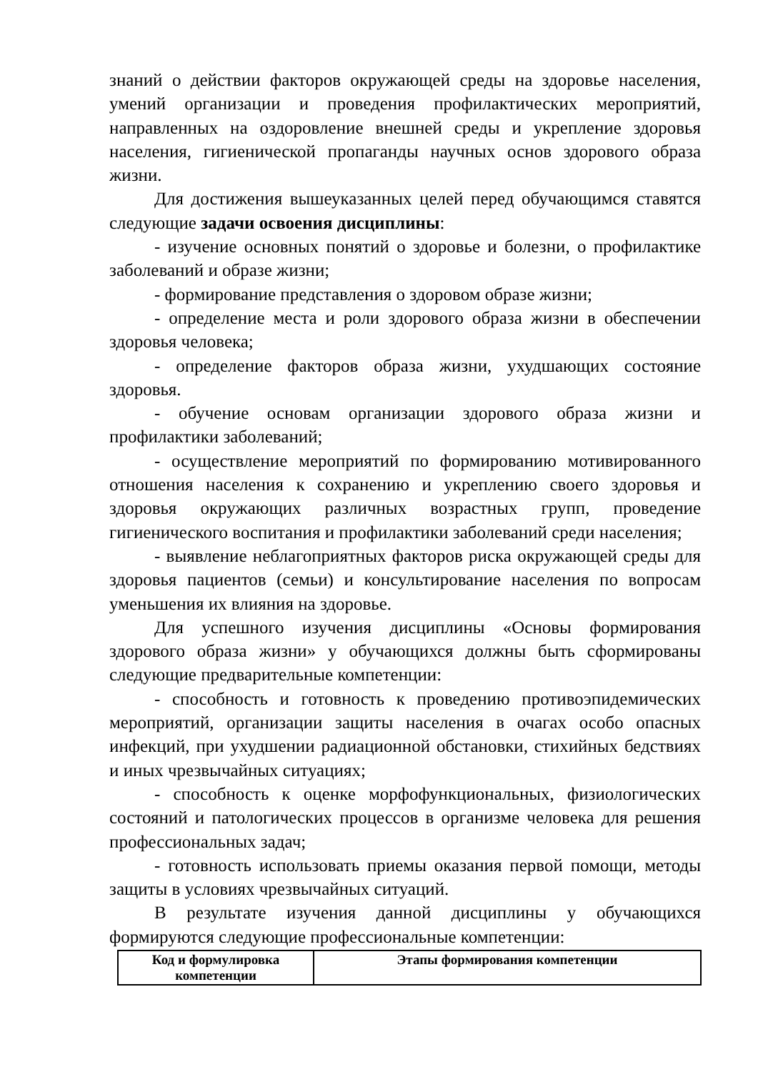знаний о действии факторов окружающей среды на здоровье населения, умений организации и проведения профилактических мероприятий, направленных на оздоровление внешней среды и укрепление здоровья населения, гигиенической пропаганды научных основ здорового образа жизни.
Для достижения вышеуказанных целей перед обучающимся ставятся следующие задачи освоения дисциплины:
- изучение основных понятий о здоровье и болезни, о профилактике заболеваний и образе жизни;
- формирование представления о здоровом образе жизни;
- определение места и роли здорового образа жизни в обеспечении здоровья человека;
- определение факторов образа жизни, ухудшающих состояние здоровья.
- обучение основам организации здорового образа жизни и профилактики заболеваний;
- осуществление мероприятий по формированию мотивированного отношения населения к сохранению и укреплению своего здоровья и здоровья окружающих различных возрастных групп, проведение гигиенического воспитания и профилактики заболеваний среди населения;
- выявление неблагоприятных факторов риска окружающей среды для здоровья пациентов (семьи) и консультирование населения по вопросам уменьшения их влияния на здоровье.
Для успешного изучения дисциплины «Основы формирования здорового образа жизни» у обучающихся должны быть сформированы следующие предварительные компетенции:
- способность и готовность к проведению противоэпидемических мероприятий, организации защиты населения в очагах особо опасных инфекций, при ухудшении радиационной обстановки, стихийных бедствиях и иных чрезвычайных ситуациях;
- способность к оценке морфофункциональных, физиологических состояний и патологических процессов в организме человека для решения профессиональных задач;
- готовность использовать приемы оказания первой помощи, методы защиты в условиях чрезвычайных ситуаций.
В результате изучения данной дисциплины у обучающихся формируются следующие профессиональные компетенции:
| Код и формулировка компетенции | Этапы формирования компетенции |
| --- | --- |